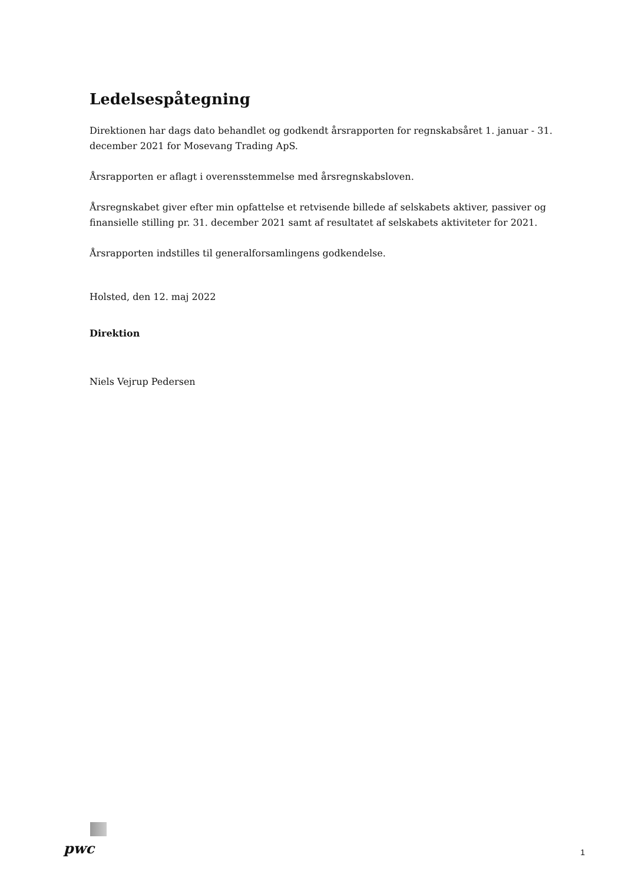Ledelsespåtegning
Direktionen har dags dato behandlet og godkendt årsrapporten for regnskabsåret 1. januar - 31. december 2021 for Mosevang Trading ApS.
Årsrapporten er aflagt i overensstemmelse med årsregnskabsloven.
Årsregnskabet giver efter min opfattelse et retvisende billede af selskabets aktiver, passiver og finansielle stilling pr. 31. december 2021 samt af resultatet af selskabets aktiviteter for 2021.
Årsrapporten indstilles til generalforsamlingens godkendelse.
Holsted, den 12. maj 2022
Direktion
Niels Vejrup Pedersen
pwc
1